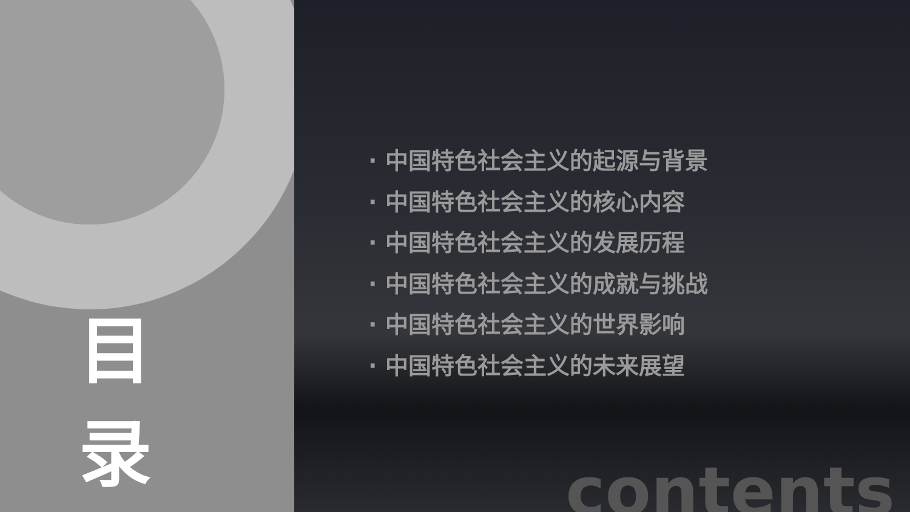目
录
· 中国特色社会主义的起源与背景
· 中国特色社会主义的核心内容
· 中国特色社会主义的发展历程
· 中国特色社会主义的成就与挑战
· 中国特色社会主义的世界影响
· 中国特色社会主义的未来展望
contents